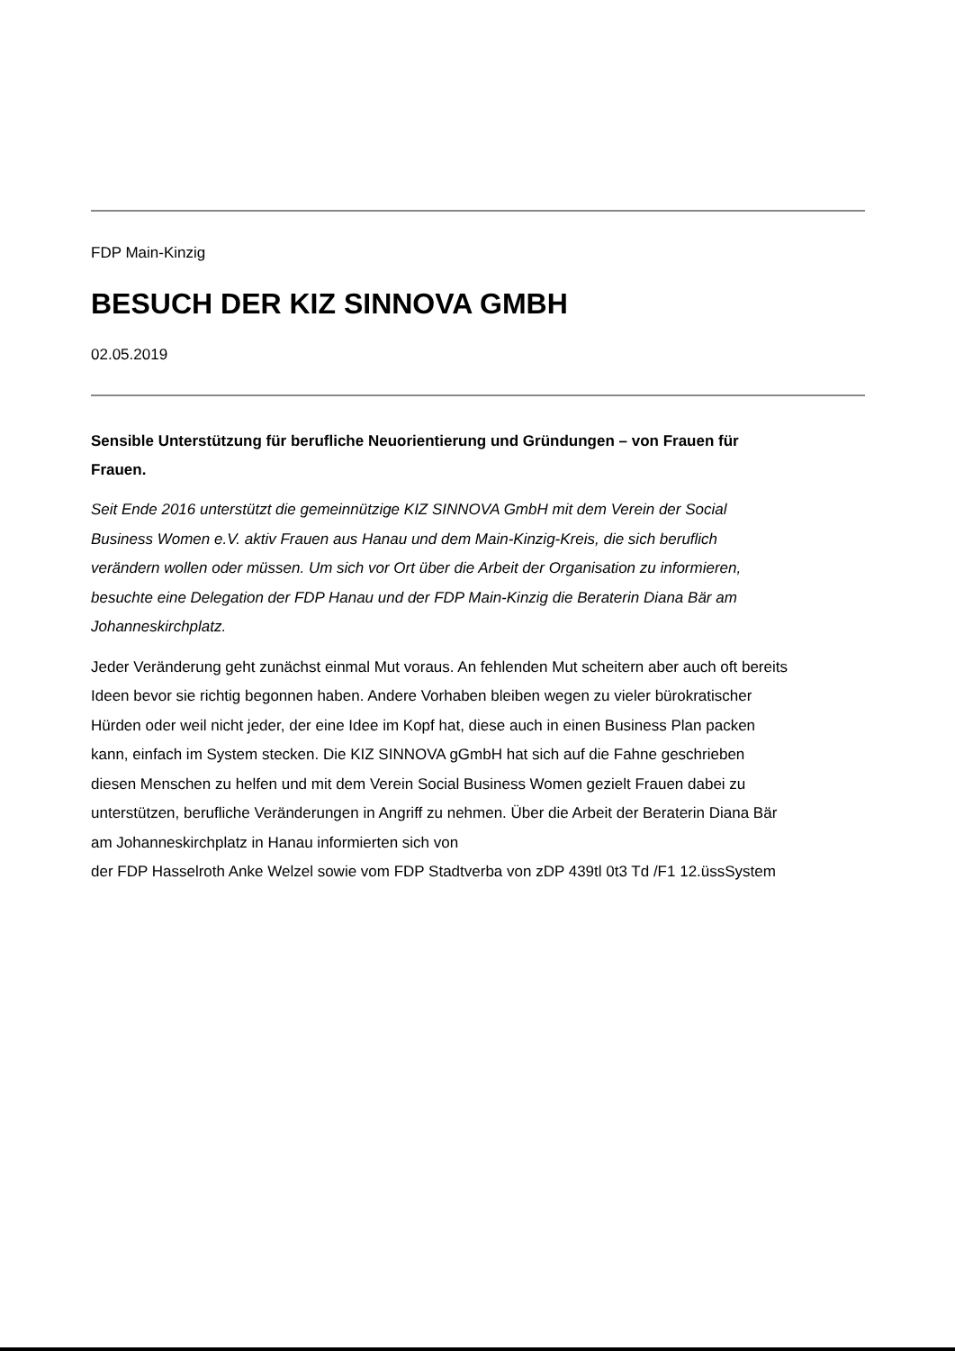FDP Main-Kinzig
BESUCH DER KIZ SINNOVA GMBH
02.05.2019
Sensible Unterstützung für berufliche Neuorientierung und Gründungen – von Frauen für Frauen.
Seit Ende 2016 unterstützt die gemeinnützige KIZ SINNOVA GmbH mit dem Verein der Social Business Women e.V. aktiv Frauen aus Hanau und dem Main-Kinzig-Kreis, die sich beruflich verändern wollen oder müssen. Um sich vor Ort über die Arbeit der Organisation zu informieren, besuchte eine Delegation der FDP Hanau und der FDP Main-Kinzig die Beraterin Diana Bär am Johanneskirchplatz.
Jeder Veränderung geht zunächst einmal Mut voraus. An fehlenden Mut scheitern aber auch oft bereits Ideen bevor sie richtig begonnen haben. Andere Vorhaben bleiben wegen zu vieler bürokratischer Hürden oder weil nicht jeder, der eine Idee im Kopf hat, diese auch in einen Business Plan packen kann, einfach im System stecken. Die KIZ SINNOVA gGmbH hat sich auf die Fahne geschrieben diesen Menschen zu helfen und mit dem Verein Social Business Women gezielt Frauen dabei zu unterstützen, berufliche Veränderungen in Angriff zu nehmen. Über die Arbeit der Beraterin Diana Bär am Johanneskirchplatz in Hanau informierten sich von
der FDP Hasselroth Anke Welzel sowie vom FDP Stadtverba von zDP 439tl 0t3 Td /F1 12.üssSystem